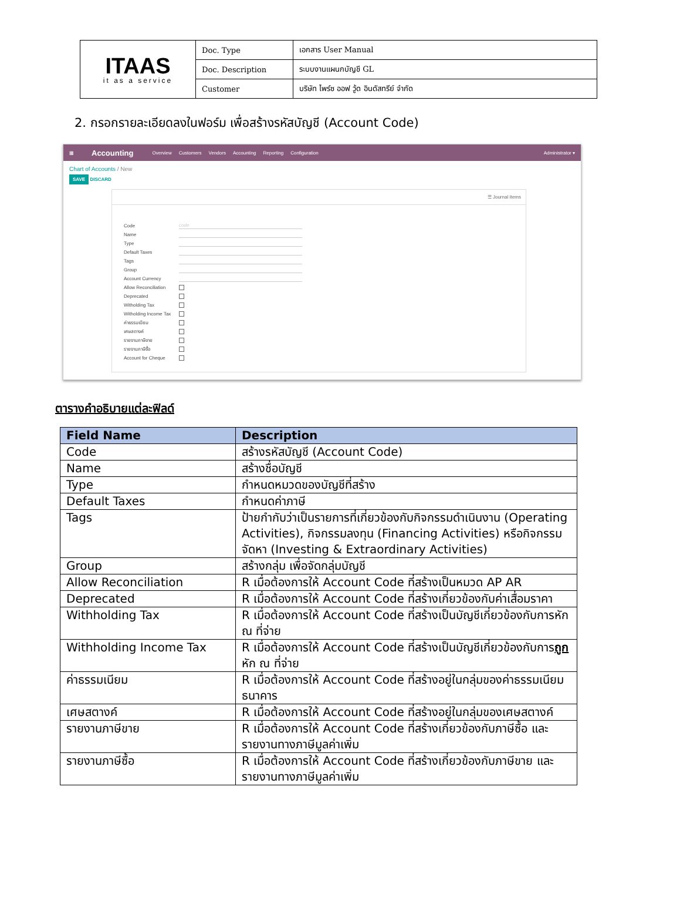| ITAAS it as a service | Doc. Type | เอกสาร User Manual |
| | Doc. Description | ระบบงานแผนกบัญชี GL |
| | Customer | บริษัท ไพร์ซ ออฟ วู้ด อินดัสทรีย์ จำกัด |
2. กรอกรายละเอียดลงในฟอร์ม เพื่อสร้างรหัสบัญชี (Account Code)
▦ Accounting Overview Customers Vendors Accounting Reporting Configuration Administrator ▾
Chart of Accounts / New
SAVE DISCARD
☰ Journal Items
Code code
Name
Type
Default Taxes
Tags
Group
Account Currency
Allow Reconciliation
Deprecated
Witholding Tax
Witholding Income Tax
ค่าธรรมเนียม
เศษสตางค์
รายงานภาษีขาย
รายงานภาษีซื้อ
Account for Cheque
ตารางคำอธิบายแต่ละฟิลด์
| Field Name | Description |
| --- | --- |
| Code | สร้างรหัสบัญชี (Account Code) |
| Name | สร้างชื่อบัญชี |
| Type | กำหนดหมวดของบัญชีที่สร้าง |
| Default Taxes | กำหนดค่าภาษี |
| Tags | ป้ายกำกับว่าเป็นรายการที่เกี่ยวข้องกับกิจกรรมดำเนินงาน (Operating Activities), กิจกรรมลงทุน (Financing Activities) หรือกิจกรรมจัดหา (Investing & Extraordinary Activities) |
| Group | สร้างกลุ่ม เพื่อจัดกลุ่มบัญชี |
| Allow Reconciliation | R เมื่อต้องการให้ Account Code ที่สร้างเป็นหมวด AP AR |
| Deprecated | R เมื่อต้องการให้ Account Code ที่สร้างเกี่ยวข้องกับค่าเสื่อมราคา |
| Withholding Tax | R เมื่อต้องการให้ Account Code ที่สร้างเป็นบัญชีเกี่ยวข้องกับการหัก ณ ที่จ่าย |
| Withholding Income Tax | R เมื่อต้องการให้ Account Code ที่สร้างเป็นบัญชีเกี่ยวข้องกับการ ถูก หัก ณ ที่จ่าย |
| ค่าธรรมเนียม | R เมื่อต้องการให้ Account Code ที่สร้างอยู่ในกลุ่มของค่าธรรมเนียมธนาคาร |
| เศษสตางค์ | R เมื่อต้องการให้ Account Code ที่สร้างอยู่ในกลุ่มของเศษสตางค์ |
| รายงานภาษีขาย | R เมื่อต้องการให้ Account Code ที่สร้างเกี่ยวข้องกับภาษีซื้อ และรายงานทางภาษีมูลค่าเพิ่ม |
| รายงานภาษีซื้อ | R เมื่อต้องการให้ Account Code ที่สร้างเกี่ยวข้องกับภาษีขาย และรายงานทางภาษีมูลค่าเพิ่ม |